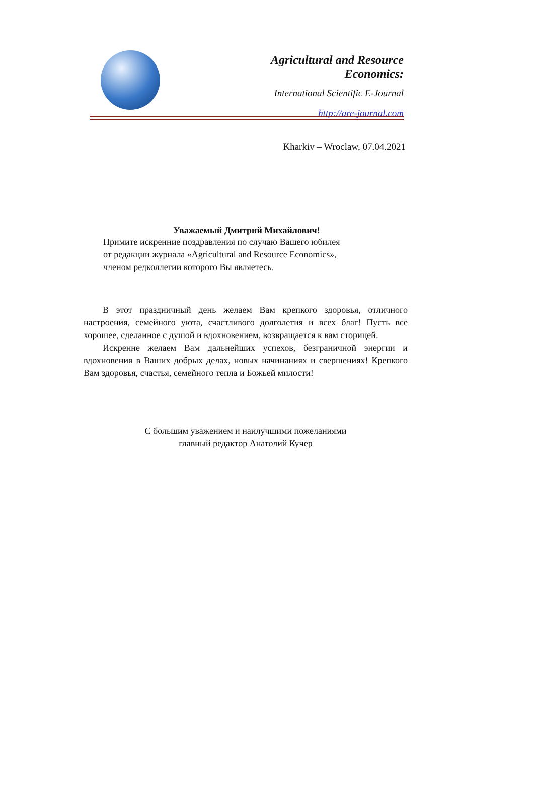Agricultural and Resource Economics:
International Scientific E-Journal
http://are-journal.com
Kharkiv – Wroclaw, 07.04.2021
Уважаемый Дмитрий Михайлович!
Примите искренние поздравления по случаю Вашего юбилея
от редакции журнала «Agricultural and Resource Economics»,
членом редколлегии которого Вы являетесь.
В этот праздничный день желаем Вам крепкого здоровья, отличного настроения, семейного уюта, счастливого долголетия и всех благ! Пусть все хорошее, сделанное с душой и вдохновением, возвращается к вам сторицей.
Искренне желаем Вам дальнейших успехов, безграничной энергии и вдохновения в Ваших добрых делах, новых начинаниях и свершениях! Крепкого Вам здоровья, счастья, семейного тепла и Божьей милости!
С большим уважением и наилучшими пожеланиями
главный редактор Анатолий Кучер